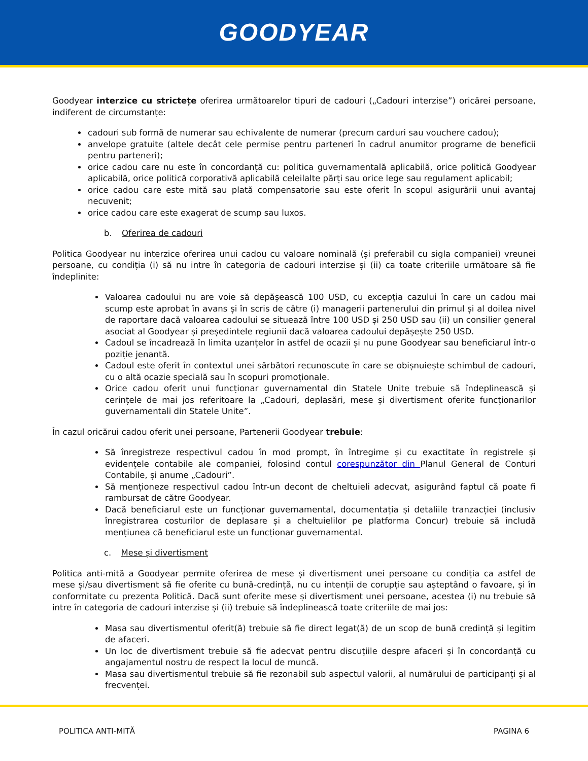GOODYEAR
Goodyear interzice cu strictețe oferirea următoarelor tipuri de cadouri („Cadouri interzise”) oricărei persoane, indiferent de circumstanțe:
cadouri sub formă de numerar sau echivalente de numerar (precum carduri sau vouchere cadou);
anvelope gratuite (altele decât cele permise pentru parteneri în cadrul anumitor programe de beneficii pentru parteneri);
orice cadou care nu este în concordanță cu: politica guvernamentală aplicabilă, orice politică Goodyear aplicabilă, orice politică corporativă aplicabilă celeilalte părți sau orice lege sau regulament aplicabil;
orice cadou care este mită sau plată compensatorie sau este oferit în scopul asigurării unui avantaj necuvenit;
orice cadou care este exagerat de scump sau luxos.
b. Oferirea de cadouri
Politica Goodyear nu interzice oferirea unui cadou cu valoare nominală (și preferabil cu sigla companiei) vreunei persoane, cu condiția (i) să nu intre în categoria de cadouri interzise și (ii) ca toate criteriile următoare să fie îndeplinite:
Valoarea cadoului nu are voie să depășească 100 USD, cu excepția cazului în care un cadou mai scump este aprobat în avans și în scris de către (i) managerii partenerului din primul și al doilea nivel de raportare dacă valoarea cadoului se situează între 100 USD și 250 USD sau (ii) un consilier general asociat al Goodyear și președintele regiunii dacă valoarea cadoului depășește 250 USD.
Cadoul se încadrează în limita uzanțelor în astfel de ocazii și nu pune Goodyear sau beneficiarul într-o poziție jenantă.
Cadoul este oferit în contextul unei sărbători recunoscute în care se obișnuiește schimbul de cadouri, cu o altă ocazie specială sau în scopuri promoționale.
Orice cadou oferit unui funcționar guvernamental din Statele Unite trebuie să îndeplinească și cerințele de mai jos referitoare la „Cadouri, deplasări, mese și divertisment oferite funcționarilor guvernamentali din Statele Unite”.
În cazul oricărui cadou oferit unei persoane, Partenerii Goodyear trebuie:
Să înregistreze respectivul cadou în mod prompt, în întregime și cu exactitate în registrele și evidențele contabile ale companiei, folosind contul corespunzător din Planul General de Conturi Contabile, și anume „Cadouri”.
Să menționeze respectivul cadou într-un decont de cheltuieli adecvat, asigurând faptul că poate fi rambursat de către Goodyear.
Dacă beneficiarul este un funcționar guvernamental, documentația și detaliile tranzacției (inclusiv înregistrarea costurilor de deplasare și a cheltuielilor pe platforma Concur) trebuie să includă mențiunea că beneficiarul este un funcționar guvernamental.
c. Mese și divertisment
Politica anti-mită a Goodyear permite oferirea de mese și divertisment unei persoane cu condiția ca astfel de mese și/sau divertisment să fie oferite cu bună-credință, nu cu intenții de corupție sau așteptând o favoare, și în conformitate cu prezenta Politică. Dacă sunt oferite mese și divertisment unei persoane, acestea (i) nu trebuie să intre în categoria de cadouri interzise și (ii) trebuie să îndeplinească toate criteriile de mai jos:
Masa sau divertismentul oferit(ă) trebuie să fie direct legat(ă) de un scop de bună credință și legitim de afaceri.
Un loc de divertisment trebuie să fie adecvat pentru discuțiile despre afaceri și în concordanță cu angajamentul nostru de respect la locul de muncă.
Masa sau divertismentul trebuie să fie rezonabil sub aspectul valorii, al numărului de participanți și al frecvenței.
POLITICA ANTI-MITĂ PAGINA 6